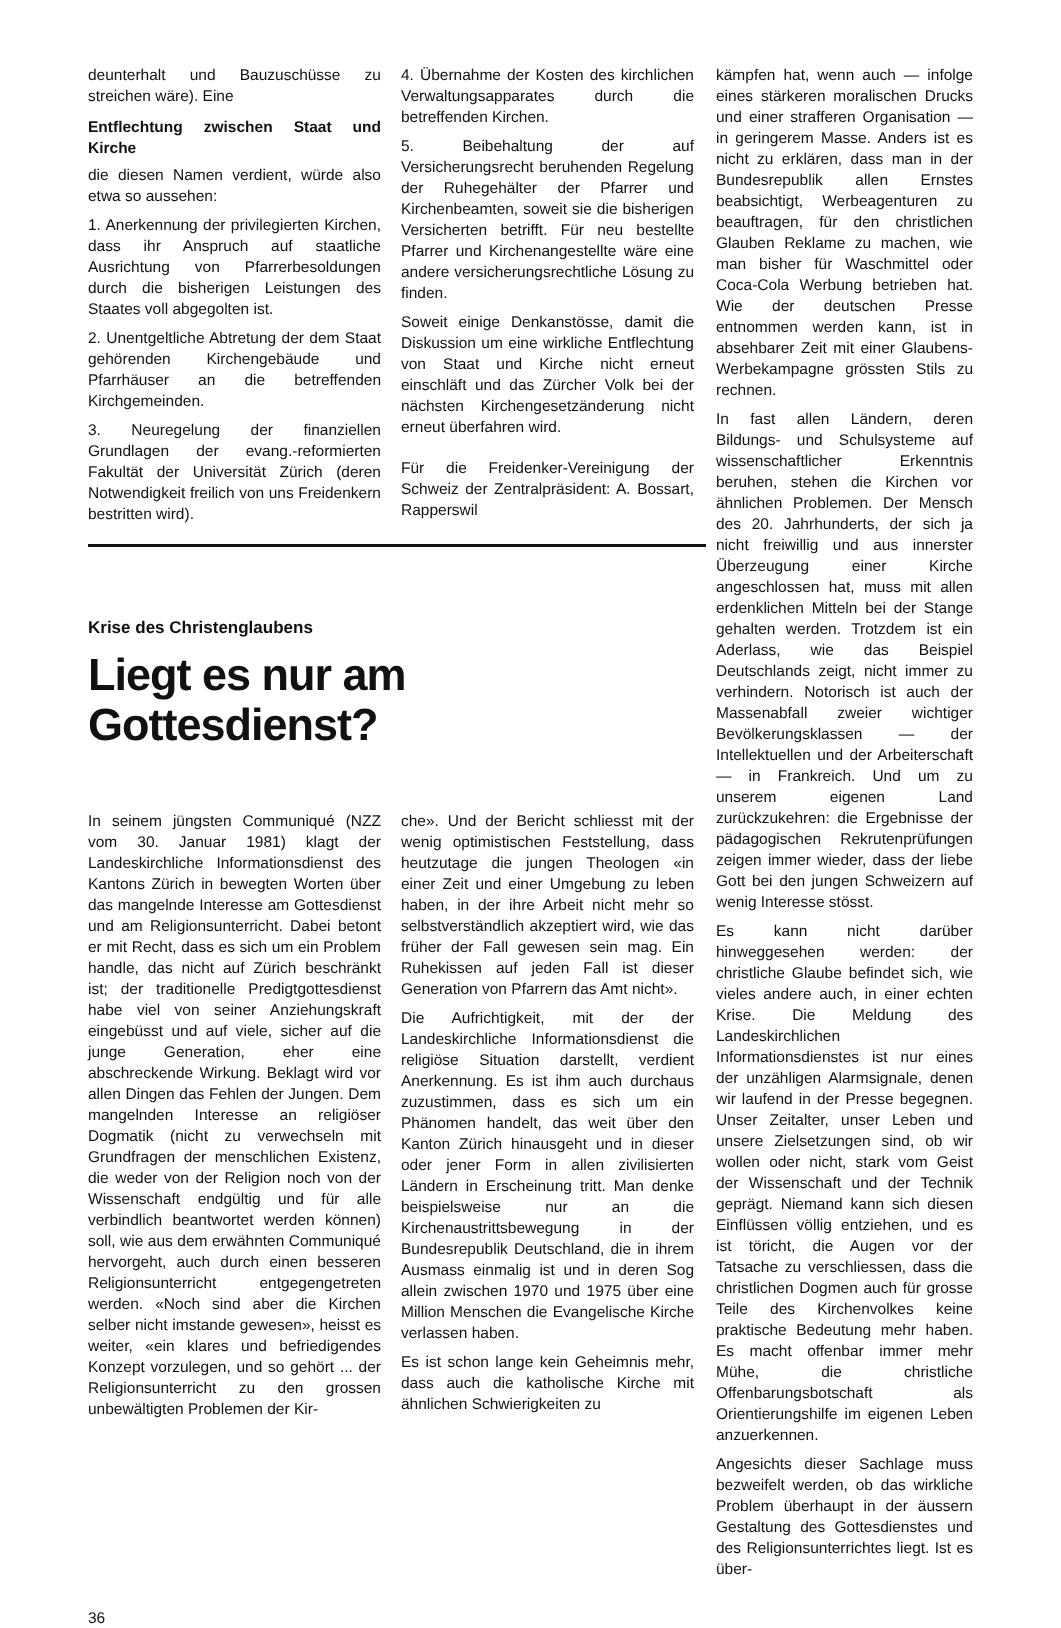deunterhalt und Bauzuschüsse zu streichen wäre). Eine
Entflechtung zwischen Staat und Kirche
die diesen Namen verdient, würde also etwa so aussehen:
1. Anerkennung der privilegierten Kirchen, dass ihr Anspruch auf staatliche Ausrichtung von Pfarrerbesoldungen durch die bisherigen Leistungen des Staates voll abgegolten ist.
2. Unentgeltliche Abtretung der dem Staat gehörenden Kirchengebäude und Pfarrhäuser an die betreffenden Kirchgemeinden.
3. Neuregelung der finanziellen Grundlagen der evang.-reformierten Fakultät der Universität Zürich (deren Notwendigkeit freilich von uns Freidenkern bestritten wird).
4. Übernahme der Kosten des kirchlichen Verwaltungsapparates durch die betreffenden Kirchen.
5. Beibehaltung der auf Versicherungsrecht beruhenden Regelung der Ruhegehälter der Pfarrer und Kirchenbeamten, soweit sie die bisherigen Versicherten betrifft. Für neu bestellte Pfarrer und Kirchenangestellte wäre eine andere versicherungsrechtliche Lösung zu finden.
Soweit einige Denkanstösse, damit die Diskussion um eine wirkliche Entflechtung von Staat und Kirche nicht erneut einschläft und das Zürcher Volk bei der nächsten Kirchengesetzänderung nicht erneut überfahren wird.
Für die Freidenker-Vereinigung der Schweiz der Zentralpräsident: A. Bossart, Rapperswil
Krise des Christenglaubens
Liegt es nur am Gottesdienst?
In seinem jüngsten Communiqué (NZZ vom 30. Januar 1981) klagt der Landeskirchliche Informationsdienst des Kantons Zürich in bewegten Worten über das mangelnde Interesse am Gottesdienst und am Religionsunterricht. Dabei betont er mit Recht, dass es sich um ein Problem handle, das nicht auf Zürich beschränkt ist; der traditionelle Predigtgottesdienst habe viel von seiner Anziehungskraft eingebüsst und auf viele, sicher auf die junge Generation, eher eine abschreckende Wirkung. Beklagt wird vor allen Dingen das Fehlen der Jungen. Dem mangelnden Interesse an religiöser Dogmatik (nicht zu verwechseln mit Grundfragen der menschlichen Existenz, die weder von der Religion noch von der Wissenschaft endgültig und für alle verbindlich beantwortet werden können) soll, wie aus dem erwähnten Communiqué hervorgeht, auch durch einen besseren Religionsunterricht entgegengetreten werden. «Noch sind aber die Kirchen selber nicht imstande gewesen», heisst es weiter, «ein klares und befriedigendes Konzept vorzulegen, und so gehört ... der Religionsunterricht zu den grossen unbewältigten Problemen der Kir-
che». Und der Bericht schliesst mit der wenig optimistischen Feststellung, dass heutzutage die jungen Theologen «in einer Zeit und einer Umgebung zu leben haben, in der ihre Arbeit nicht mehr so selbstverständlich akzeptiert wird, wie das früher der Fall gewesen sein mag. Ein Ruhekissen auf jeden Fall ist dieser Generation von Pfarrern das Amt nicht».
Die Aufrichtigkeit, mit der der Landeskirchliche Informationsdienst die religiöse Situation darstellt, verdient Anerkennung. Es ist ihm auch durchaus zuzustimmen, dass es sich um ein Phänomen handelt, das weit über den Kanton Zürich hinausgeht und in dieser oder jener Form in allen zivilisierten Ländern in Erscheinung tritt. Man denke beispielsweise nur an die Kirchenaustrittsbewegung in der Bundesrepublik Deutschland, die in ihrem Ausmass einmalig ist und in deren Sog allein zwischen 1970 und 1975 über eine Million Menschen die Evangelische Kirche verlassen haben.
Es ist schon lange kein Geheimnis mehr, dass auch die katholische Kirche mit ähnlichen Schwierigkeiten zu
kämpfen hat, wenn auch — infolge eines stärkeren moralischen Drucks und einer strafferen Organisation — in geringerem Masse. Anders ist es nicht zu erklären, dass man in der Bundesrepublik allen Ernstes beabsichtigt, Werbeagenturen zu beauftragen, für den christlichen Glauben Reklame zu machen, wie man bisher für Waschmittel oder Coca-Cola Werbung betrieben hat. Wie der deutschen Presse entnommen werden kann, ist in absehbarer Zeit mit einer Glaubens-Werbekampagne grössten Stils zu rechnen.
In fast allen Ländern, deren Bildungs- und Schulsysteme auf wissenschaftlicher Erkenntnis beruhen, stehen die Kirchen vor ähnlichen Problemen. Der Mensch des 20. Jahrhunderts, der sich ja nicht freiwillig und aus innerster Überzeugung einer Kirche angeschlossen hat, muss mit allen erdenklichen Mitteln bei der Stange gehalten werden. Trotzdem ist ein Aderlass, wie das Beispiel Deutschlands zeigt, nicht immer zu verhindern. Notorisch ist auch der Massenabfall zweier wichtiger Bevölkerungsklassen — der Intellektuellen und der Arbeiterschaft — in Frankreich. Und um zu unserem eigenen Land zurückzukehren: die Ergebnisse der pädagogischen Rekrutenprüfungen zeigen immer wieder, dass der liebe Gott bei den jungen Schweizern auf wenig Interesse stösst.
Es kann nicht darüber hinweggesehen werden: der christliche Glaube befindet sich, wie vieles andere auch, in einer echten Krise. Die Meldung des Landeskirchlichen Informationsdienstes ist nur eines der unzähligen Alarmsignale, denen wir laufend in der Presse begegnen. Unser Zeitalter, unser Leben und unsere Zielsetzungen sind, ob wir wollen oder nicht, stark vom Geist der Wissenschaft und der Technik geprägt. Niemand kann sich diesen Einflüssen völlig entziehen, und es ist töricht, die Augen vor der Tatsache zu verschliessen, dass die christlichen Dogmen auch für grosse Teile des Kirchenvolkes keine praktische Bedeutung mehr haben. Es macht offenbar immer mehr Mühe, die christliche Offenbarungsbotschaft als Orientierungshilfe im eigenen Leben anzuerkennen.
Angesichts dieser Sachlage muss bezweifelt werden, ob das wirkliche Problem überhaupt in der äussern Gestaltung des Gottesdienstes und des Religionsunterrichtes liegt. Ist es über-
36